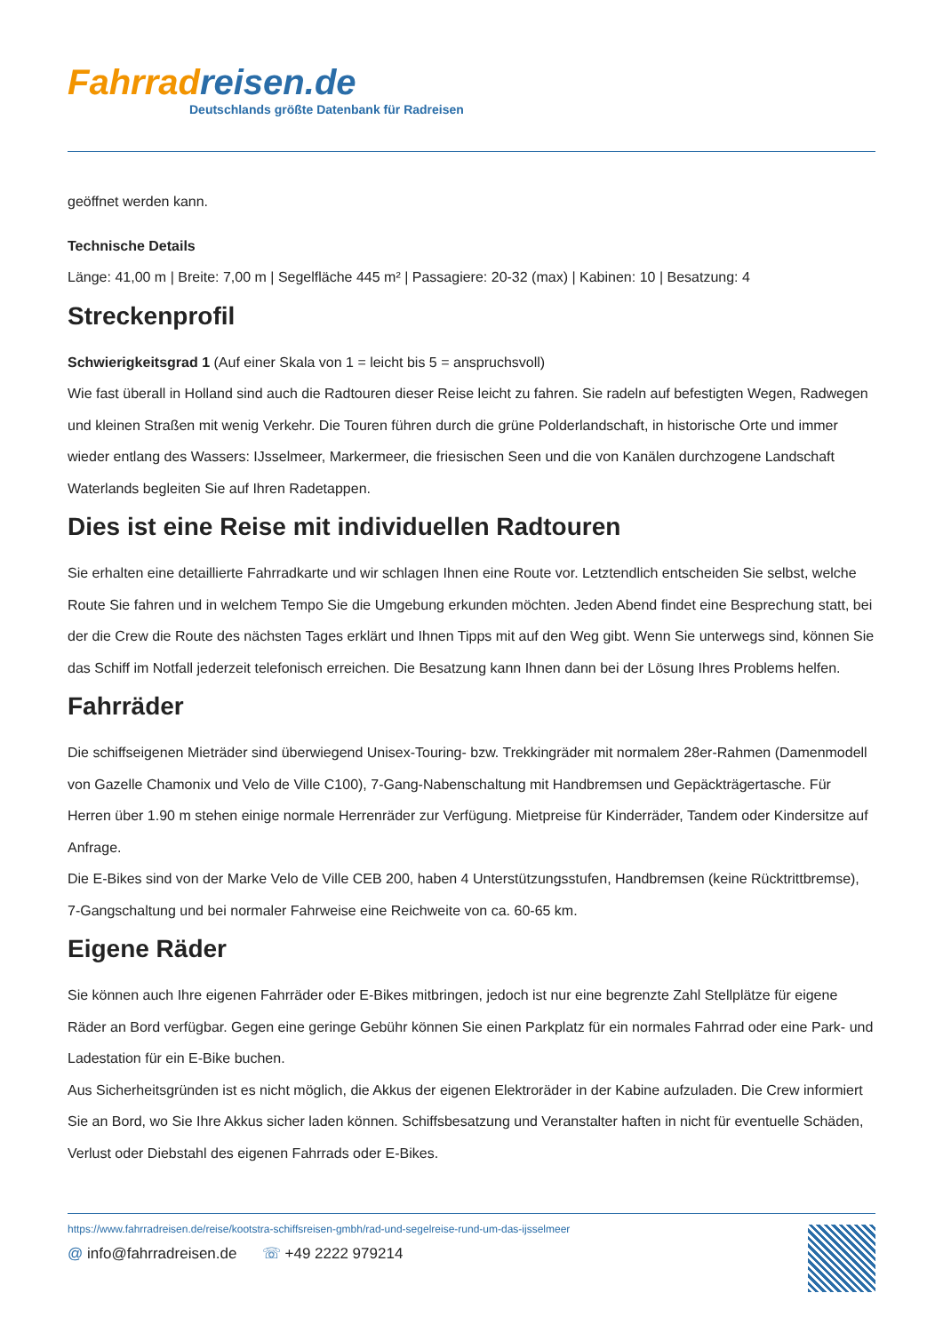Fahrradreisen.de
Deutschlands größte Datenbank für Radreisen
geöffnet werden kann.
Technische Details
Länge: 41,00 m | Breite: 7,00 m | Segelfläche 445 m² | Passagiere: 20-32 (max) | Kabinen: 10 | Besatzung: 4
Streckenprofil
Schwierigkeitsgrad 1 (Auf einer Skala von 1 = leicht bis 5 = anspruchsvoll)
Wie fast überall in Holland sind auch die Radtouren dieser Reise leicht zu fahren. Sie radeln auf befestigten Wegen, Radwegen und kleinen Straßen mit wenig Verkehr. Die Touren führen durch die grüne Polderlandschaft, in historische Orte und immer wieder entlang des Wassers: IJsselmeer, Markermeer, die friesischen Seen und die von Kanälen durchzogene Landschaft Waterlands begleiten Sie auf Ihren Radetappen.
Dies ist eine Reise mit individuellen Radtouren
Sie erhalten eine detaillierte Fahrradkarte und wir schlagen Ihnen eine Route vor. Letztendlich entscheiden Sie selbst, welche Route Sie fahren und in welchem Tempo Sie die Umgebung erkunden möchten. Jeden Abend findet eine Besprechung statt, bei der die Crew die Route des nächsten Tages erklärt und Ihnen Tipps mit auf den Weg gibt. Wenn Sie unterwegs sind, können Sie das Schiff im Notfall jederzeit telefonisch erreichen. Die Besatzung kann Ihnen dann bei der Lösung Ihres Problems helfen.
Fahrräder
Die schiffseigenen Mieträder sind überwiegend Unisex-Touring- bzw. Trekkingräder mit normalem 28er-Rahmen (Damenmodell von Gazelle Chamonix und Velo de Ville C100), 7-Gang-Nabenschaltung mit Handbremsen und Gepäckträgertasche. Für Herren über 1.90 m stehen einige normale Herrenräder zur Verfügung. Mietpreise für Kinderräder, Tandem oder Kindersitze auf Anfrage.
Die E-Bikes sind von der Marke Velo de Ville CEB 200, haben 4 Unterstützungsstufen, Handbremsen (keine Rücktrittbremse), 7-Gangschaltung und bei normaler Fahrweise eine Reichweite von ca. 60-65 km.
Eigene Räder
Sie können auch Ihre eigenen Fahrräder oder E-Bikes mitbringen, jedoch ist nur eine begrenzte Zahl Stellplätze für eigene Räder an Bord verfügbar. Gegen eine geringe Gebühr können Sie einen Parkplatz für ein normales Fahrrad oder eine Park- und Ladestation für ein E-Bike buchen.
Aus Sicherheitsgründen ist es nicht möglich, die Akkus der eigenen Elektroräder in der Kabine aufzuladen. Die Crew informiert Sie an Bord, wo Sie Ihre Akkus sicher laden können. Schiffsbesatzung und Veranstalter haften in nicht für eventuelle Schäden, Verlust oder Diebstahl des eigenen Fahrrads oder E-Bikes.
https://www.fahrradreisen.de/reise/kootstra-schiffsreisen-gmbh/rad-und-segelreise-rund-um-das-ijsselmeer
@ info@fahrradreisen.de ☏ +49 2222 979214